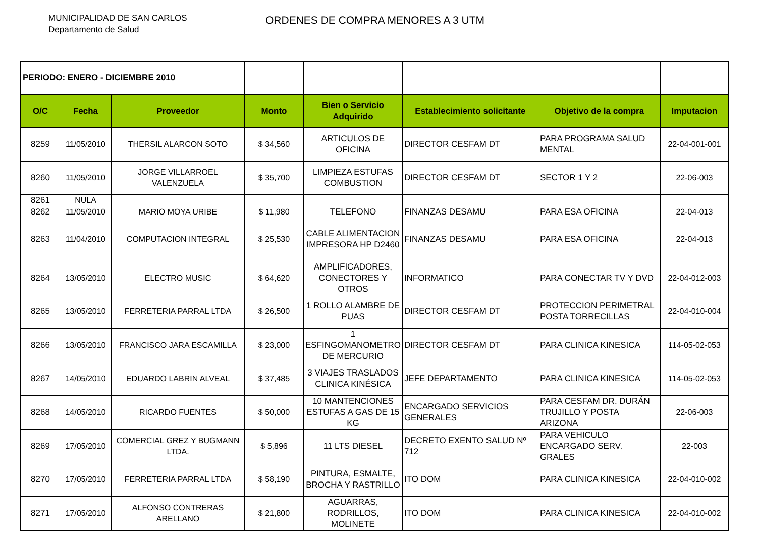MUNICIPALIDAD DE SAN CARLOS
Departamento de Salud
ORDENES DE COMPRA MENORES A 3 UTM
| PERIODO: ENERO - DICIEMBRE 2010 | | | | | | | |
| O/C | Fecha | Proveedor | Monto | Bien o Servicio Adquirido | Establecimiento solicitante | Objetivo de la compra | Imputacion |
| 8259 | 11/05/2010 | THERSIL ALARCON SOTO | $ 34,560 | ARTICULOS DE OFICINA | DIRECTOR CESFAM DT | PARA PROGRAMA SALUD MENTAL | 22-04-001-001 |
| 8260 | 11/05/2010 | JORGE VILLARROEL VALENZUELA | $ 35,700 | LIMPIEZA ESTUFAS COMBUSTION | DIRECTOR CESFAM DT | SECTOR 1 Y 2 | 22-06-003 |
| 8261 | NULA | | | | | | |
| 8262 | 11/05/2010 | MARIO MOYA URIBE | $ 11,980 | TELEFONO | FINANZAS DESAMU | PARA ESA OFICINA | 22-04-013 |
| 8263 | 11/04/2010 | COMPUTACION INTEGRAL | $ 25,530 | CABLE ALIMENTACION IMPRESORA HP D2460 | FINANZAS DESAMU | PARA ESA OFICINA | 22-04-013 |
| 8264 | 13/05/2010 | ELECTRO MUSIC | $ 64,620 | AMPLIFICADORES, CONECTORES Y OTROS | INFORMATICO | PARA CONECTAR TV Y DVD | 22-04-012-003 |
| 8265 | 13/05/2010 | FERRETERIA PARRAL LTDA | $ 26,500 | 1 ROLLO ALAMBRE DE PUAS | DIRECTOR CESFAM DT | PROTECCION PERIMETRAL POSTA TORRECILLAS | 22-04-010-004 |
| 8266 | 13/05/2010 | FRANCISCO JARA ESCAMILLA | $ 23,000 | 1 ESFINGOMANOMETRO DE MERCURIO | DIRECTOR CESFAM DT | PARA CLINICA KINESICA | 114-05-02-053 |
| 8267 | 14/05/2010 | EDUARDO LABRIN ALVEAL | $ 37,485 | 3 VIAJES TRASLADOS CLINICA KINÉSICA | JEFE DEPARTAMENTO | PARA CLINICA KINESICA | 114-05-02-053 |
| 8268 | 14/05/2010 | RICARDO FUENTES | $ 50,000 | 10 MANTENCIONES ESTUFAS A GAS DE 15 KG | ENCARGADO SERVICIOS GENERALES | PARA CESFAM DR. DURÁN TRUJILLO Y POSTA ARIZONA | 22-06-003 |
| 8269 | 17/05/2010 | COMERCIAL GREZ Y BUGMANN LTDA. | $ 5,896 | 11 LTS DIESEL | DECRETO EXENTO SALUD Nº 712 | PARA VEHICULO ENCARGADO SERV. GRALES | 22-003 |
| 8270 | 17/05/2010 | FERRETERIA PARRAL LTDA | $ 58,190 | PINTURA, ESMALTE, BROCHA Y RASTRILLO | ITO DOM | PARA CLINICA KINESICA | 22-04-010-002 |
| 8271 | 17/05/2010 | ALFONSO CONTRERAS ARELLANO | $ 21,800 | AGUARRAS, RODRILLOS, MOLINETE | ITO DOM | PARA CLINICA KINESICA | 22-04-010-002 |